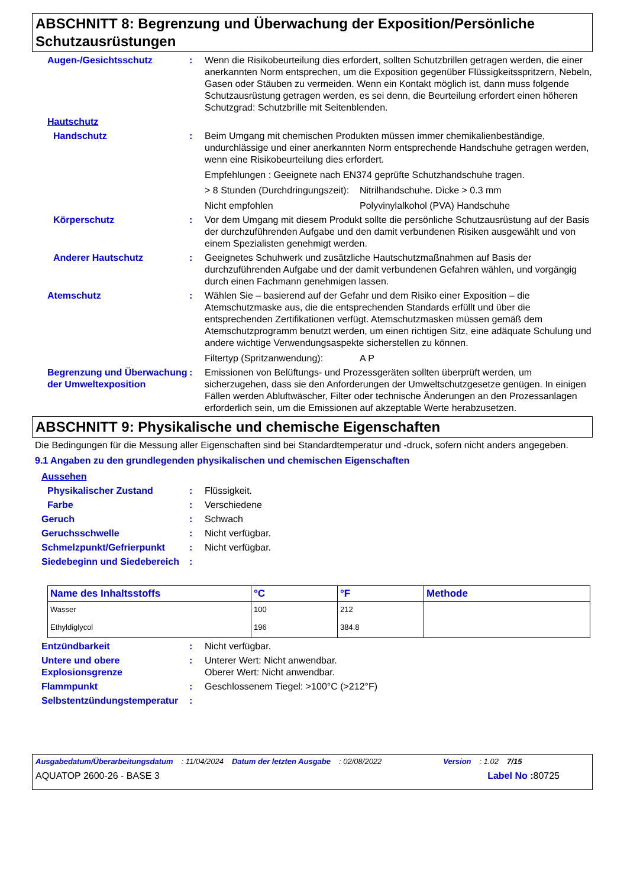ABSCHNITT 8: Begrenzung und Überwachung der Exposition/Persönliche Schutzausrüstungen
Augen-/Gesichtsschutz : Wenn die Risikobeurteilung dies erfordert, sollten Schutzbrillen getragen werden, die einer anerkannten Norm entsprechen, um die Exposition gegenüber Flüssigkeitsspritzern, Nebeln, Gasen oder Stäuben zu vermeiden. Wenn ein Kontakt möglich ist, dann muss folgende Schutzausrüstung getragen werden, es sei denn, die Beurteilung erfordert einen höheren Schutzgrad: Schutzbrille mit Seitenblenden.
Hautschutz
Handschutz : Beim Umgang mit chemischen Produkten müssen immer chemikalienbeständige, undurchlässige und einer anerkannten Norm entsprechende Handschuhe getragen werden, wenn eine Risikobeurteilung dies erfordert.
Empfehlungen : Geeignete nach EN374 geprüfte Schutzhandschuhe tragen.
> 8 Stunden (Durchdringungszeit):
Nitrilhandschuhe. Dicke > 0.3 mm
Nicht empfohlen Polyvinylalkohol (PVA) Handschuhe
Körperschutz : Vor dem Umgang mit diesem Produkt sollte die persönliche Schutzausrüstung auf der Basis der durchzuführenden Aufgabe und den damit verbundenen Risiken ausgewählt und von einem Spezialisten genehmigt werden.
Anderer Hautschutz : Geeignetes Schuhwerk und zusätzliche Hautschutzmaßnahmen auf Basis der durchzuführenden Aufgabe und der damit verbundenen Gefahren wählen, und vorgängig durch einen Fachmann genehmigen lassen.
Atemschutz : Wählen Sie – basierend auf der Gefahr und dem Risiko einer Exposition – die Atemschutzmaske aus, die die entsprechenden Standards erfüllt und über die entsprechenden Zertifikationen verfügt. Atemschutzmasken müssen gemäß dem Atemschutzprogramm benutzt werden, um einen richtigen Sitz, eine adäquate Schulung und andere wichtige Verwendungsaspekte sicherstellen zu können.
Filtertyp (Spritzanwendung):
A P
Begrenzung und Überwachung der Umweltexposition
: Emissionen von Belüftungs- und Prozessgeräten sollten überprüft werden, um sicherzugehen, dass sie den Anforderungen der Umweltschutzgesetze genügen. In einigen Fällen werden Abluftwäscher, Filter oder technische Änderungen an den Prozessanlagen erforderlich sein, um die Emissionen auf akzeptable Werte herabzusetzen.
ABSCHNITT 9: Physikalische und chemische Eigenschaften
Die Bedingungen für die Messung aller Eigenschaften sind bei Standardtemperatur und -druck, sofern nicht anders angegeben.
9.1 Angaben zu den grundlegenden physikalischen und chemischen Eigenschaften
Aussehen
Physikalischer Zustand : Flüssigkeit.
Farbe : Verschiedene
Geruch : Schwach
Geruchsschwelle : Nicht verfügbar.
Schmelzpunkt/Gefrierpunkt : Nicht verfügbar.
Siedebeginn und Siedebereich
:
| Name des Inhaltsstoffs | °C | °F | Methode |
| --- | --- | --- | --- |
| Wasser | 100 | 212 | |
| Ethyldiglycol | 196 | 384.8 | |
Entzündbarkeit : Nicht verfügbar.
Untere und obere Explosionsgrenze
: Unterer Wert: Nicht anwendbar.
Oberer Wert: Nicht anwendbar.
Flammpunkt : Geschlossenem Tiegel: >100°C (>212°F)
Selbstentzündungstemperatur
:
Ausgabedatum/Überarbeitungsdatum: 11/04/2024 Datum der letzten Ausgabe: 02/08/2022 Version: 1.02 7/15
AQUATOP 2600-26 - BASE 3 Label No : 80725